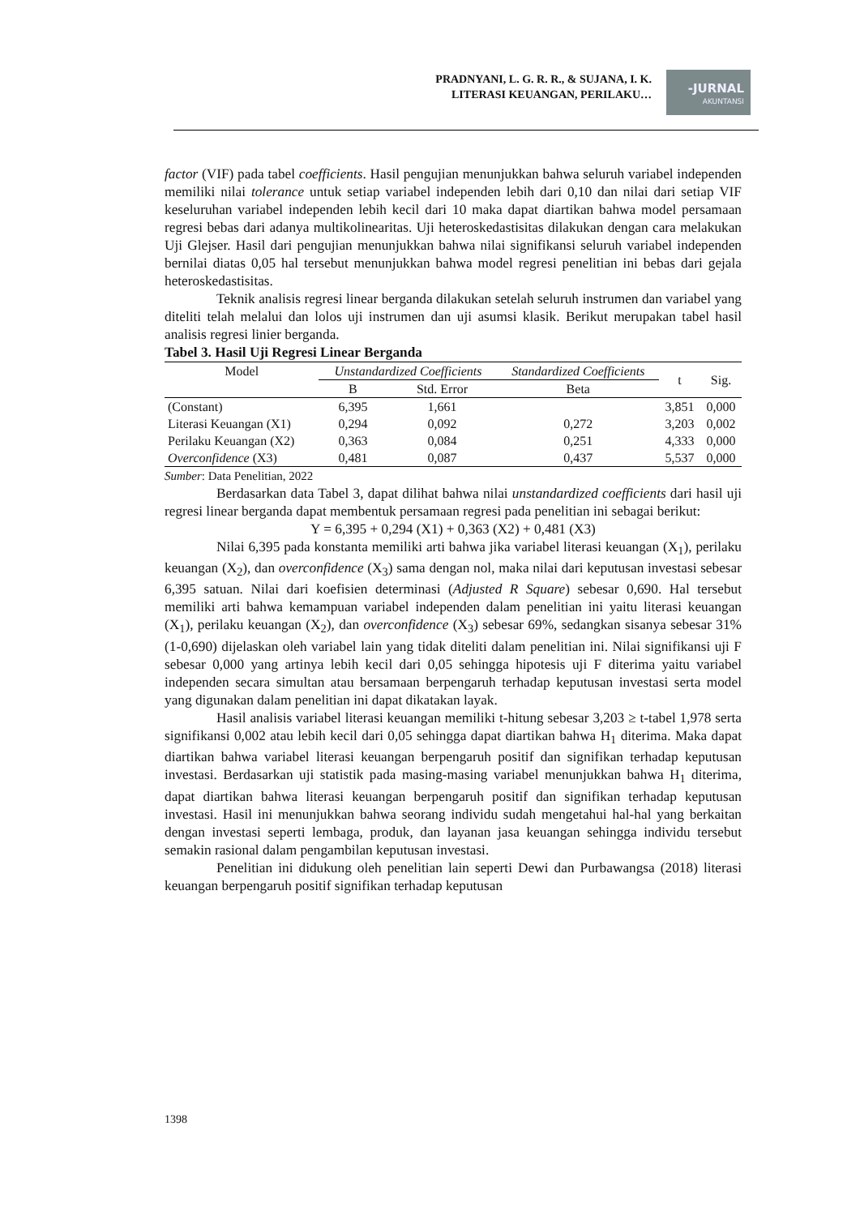PRADNYANI, L. G. R. R., & SUJANA, I. K.
LITERASI KEUANGAN, PERILAKU…
-JURNAL
AKUNTANSI
factor (VIF) pada tabel coefficients. Hasil pengujian menunjukkan bahwa seluruh variabel independen memiliki nilai tolerance untuk setiap variabel independen lebih dari 0,10 dan nilai dari setiap VIF keseluruhan variabel independen lebih kecil dari 10 maka dapat diartikan bahwa model persamaan regresi bebas dari adanya multikolinearitas. Uji heteroskedastisitas dilakukan dengan cara melakukan Uji Glejser. Hasil dari pengujian menunjukkan bahwa nilai signifikansi seluruh variabel independen bernilai diatas 0,05 hal tersebut menunjukkan bahwa model regresi penelitian ini bebas dari gejala heteroskedastisitas.
Teknik analisis regresi linear berganda dilakukan setelah seluruh instrumen dan variabel yang diteliti telah melalui dan lolos uji instrumen dan uji asumsi klasik. Berikut merupakan tabel hasil analisis regresi linier berganda.
Tabel 3. Hasil Uji Regresi Linear Berganda
| Model | Unstandardized Coefficients | | Standardized Coefficients | t | Sig. |
| --- | --- | --- | --- | --- | --- |
| | B | Std. Error | Beta | | |
| (Constant) | 6,395 | 1,661 | | 3,851 | 0,000 |
| Literasi Keuangan (X1) | 0,294 | 0,092 | 0,272 | 3,203 | 0,002 |
| Perilaku Keuangan (X2) | 0,363 | 0,084 | 0,251 | 4,333 | 0,000 |
| Overconfidence (X3) | 0,481 | 0,087 | 0,437 | 5,537 | 0,000 |
Sumber: Data Penelitian, 2022
Berdasarkan data Tabel 3, dapat dilihat bahwa nilai unstandardized coefficients dari hasil uji regresi linear berganda dapat membentuk persamaan regresi pada penelitian ini sebagai berikut:
Y = 6,395 + 0,294 (X1) + 0,363 (X2) + 0,481 (X3)
Nilai 6,395 pada konstanta memiliki arti bahwa jika variabel literasi keuangan (X<sub>1</sub>), perilaku keuangan (X<sub>2</sub>), dan overconfidence (X<sub>3</sub>) sama dengan nol, maka nilai dari keputusan investasi sebesar 6,395 satuan. Nilai dari koefisien determinasi (Adjusted R Square) sebesar 0,690. Hal tersebut memiliki arti bahwa kemampuan variabel independen dalam penelitian ini yaitu literasi keuangan (X<sub>1</sub>), perilaku keuangan (X<sub>2</sub>), dan overconfidence (X<sub>3</sub>) sebesar 69%, sedangkan sisanya sebesar 31% (1-0,690) dijelaskan oleh variabel lain yang tidak diteliti dalam penelitian ini. Nilai signifikansi uji F sebesar 0,000 yang artinya lebih kecil dari 0,05 sehingga hipotesis uji F diterima yaitu variabel independen secara simultan atau bersamaan berpengaruh terhadap keputusan investasi serta model yang digunakan dalam penelitian ini dapat dikatakan layak.
Hasil analisis variabel literasi keuangan memiliki t-hitung sebesar 3,203 ≥ t-tabel 1,978 serta signifikansi 0,002 atau lebih kecil dari 0,05 sehingga dapat diartikan bahwa H<sub>1</sub> diterima. Maka dapat diartikan bahwa variabel literasi keuangan berpengaruh positif dan signifikan terhadap keputusan investasi. Berdasarkan uji statistik pada masing-masing variabel menunjukkan bahwa H<sub>1</sub> diterima, dapat diartikan bahwa literasi keuangan berpengaruh positif dan signifikan terhadap keputusan investasi. Hasil ini menunjukkan bahwa seorang individu sudah mengetahui hal-hal yang berkaitan dengan investasi seperti lembaga, produk, dan layanan jasa keuangan sehingga individu tersebut semakin rasional dalam pengambilan keputusan investasi.
Penelitian ini didukung oleh penelitian lain seperti Dewi dan Purbawangsa (2018) literasi keuangan berpengaruh positif signifikan terhadap keputusan
1398